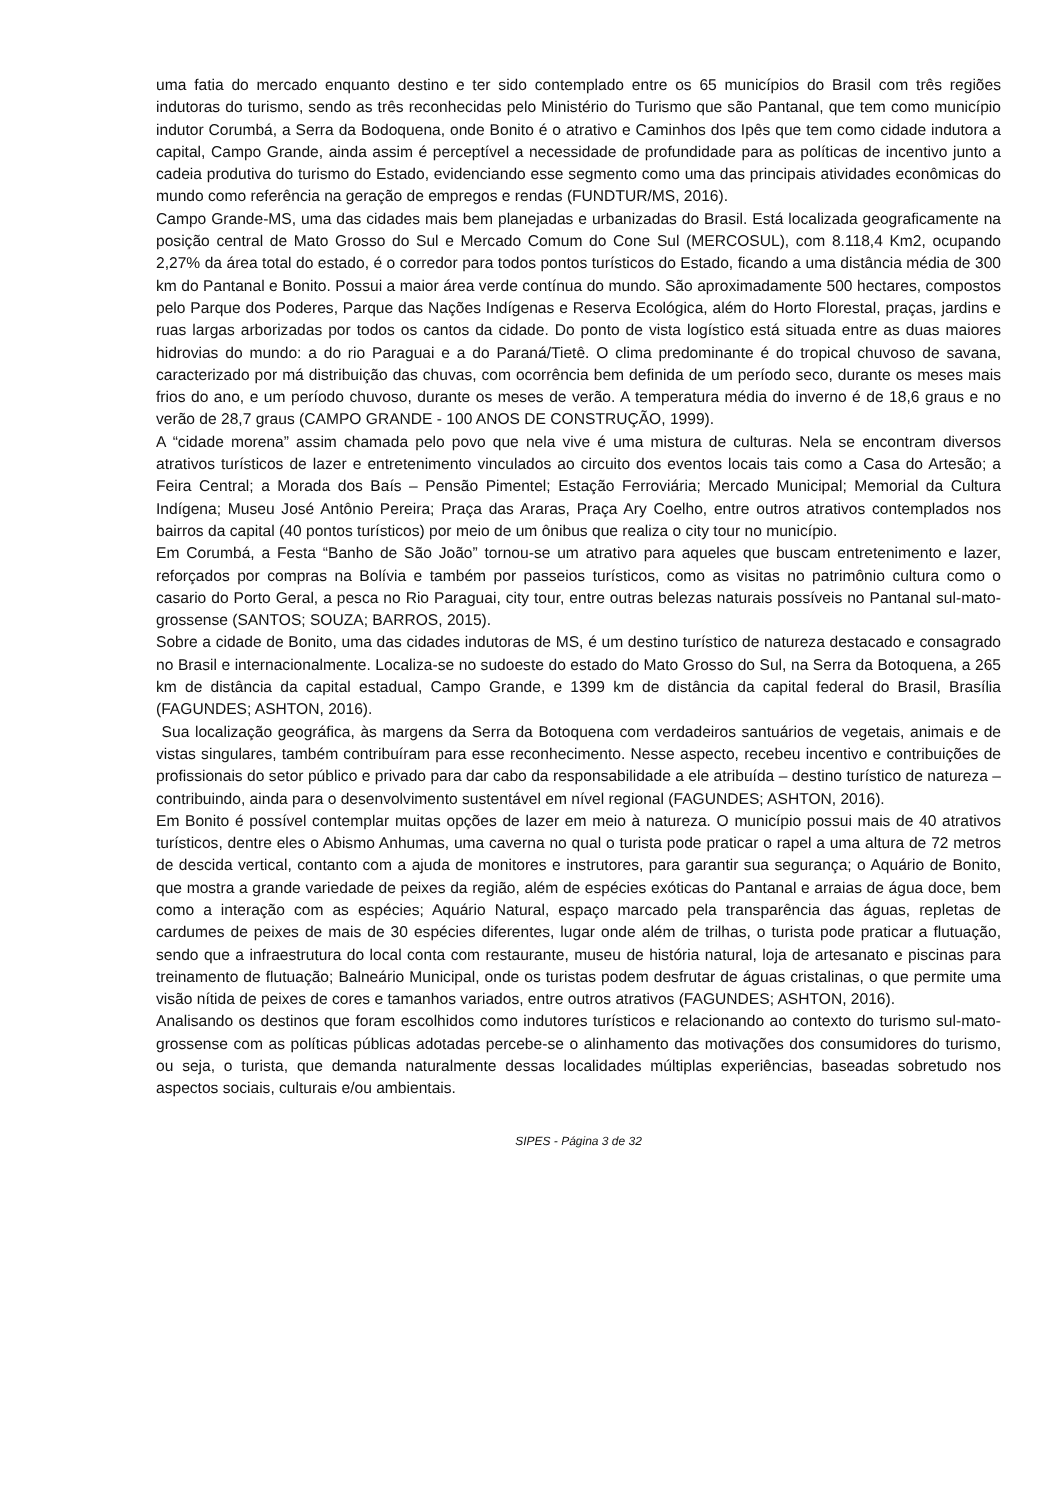uma fatia do mercado enquanto destino e ter sido contemplado entre os 65 municípios do Brasil com três regiões indutoras do turismo, sendo as três reconhecidas pelo Ministério do Turismo que são Pantanal, que tem como município indutor Corumbá, a Serra da Bodoquena, onde Bonito é o atrativo e Caminhos dos Ipês que tem como cidade indutora a capital, Campo Grande, ainda assim é perceptível a necessidade de profundidade para as políticas de incentivo junto a cadeia produtiva do turismo do Estado, evidenciando esse segmento como uma das principais atividades econômicas do mundo como referência na geração de empregos e rendas (FUNDTUR/MS, 2016).
Campo Grande-MS, uma das cidades mais bem planejadas e urbanizadas do Brasil. Está localizada geograficamente na posição central de Mato Grosso do Sul e Mercado Comum do Cone Sul (MERCOSUL), com 8.118,4 Km2, ocupando 2,27% da área total do estado, é o corredor para todos pontos turísticos do Estado, ficando a uma distância média de 300 km do Pantanal e Bonito. Possui a maior área verde contínua do mundo. São aproximadamente 500 hectares, compostos pelo Parque dos Poderes, Parque das Nações Indígenas e Reserva Ecológica, além do Horto Florestal, praças, jardins e ruas largas arborizadas por todos os cantos da cidade. Do ponto de vista logístico está situada entre as duas maiores hidrovias do mundo: a do rio Paraguai e a do Paraná/Tietê. O clima predominante é do tropical chuvoso de savana, caracterizado por má distribuição das chuvas, com ocorrência bem definida de um período seco, durante os meses mais frios do ano, e um período chuvoso, durante os meses de verão. A temperatura média do inverno é de 18,6 graus e no verão de 28,7 graus (CAMPO GRANDE - 100 ANOS DE CONSTRUÇÃO, 1999).
A “cidade morena” assim chamada pelo povo que nela vive é uma mistura de culturas. Nela se encontram diversos atrativos turísticos de lazer e entretenimento vinculados ao circuito dos eventos locais tais como a Casa do Artesão; a Feira Central; a Morada dos Baís – Pensão Pimentel; Estação Ferroviária; Mercado Municipal; Memorial da Cultura Indígena; Museu José Antônio Pereira; Praça das Araras, Praça Ary Coelho, entre outros atrativos contemplados nos bairros da capital (40 pontos turísticos) por meio de um ônibus que realiza o city tour no município.
Em Corumbá, a Festa “Banho de São João” tornou-se um atrativo para aqueles que buscam entretenimento e lazer, reforçados por compras na Bolívia e também por passeios turísticos, como as visitas no patrimônio cultura como o casario do Porto Geral, a pesca no Rio Paraguai, city tour, entre outras belezas naturais possíveis no Pantanal sul-mato-grossense (SANTOS; SOUZA; BARROS, 2015).
Sobre a cidade de Bonito, uma das cidades indutoras de MS, é um destino turístico de natureza destacado e consagrado no Brasil e internacionalmente. Localiza-se no sudoeste do estado do Mato Grosso do Sul, na Serra da Botoquena, a 265 km de distância da capital estadual, Campo Grande, e 1399 km de distância da capital federal do Brasil, Brasília (FAGUNDES; ASHTON, 2016).
Sua localização geográfica, às margens da Serra da Botoquena com verdadeiros santuários de vegetais, animais e de vistas singulares, também contribuíram para esse reconhecimento. Nesse aspecto, recebeu incentivo e contribuições de profissionais do setor público e privado para dar cabo da responsabilidade a ele atribuída – destino turístico de natureza – contribuindo, ainda para o desenvolvimento sustentável em nível regional (FAGUNDES; ASHTON, 2016).
Em Bonito é possível contemplar muitas opções de lazer em meio à natureza. O município possui mais de 40 atrativos turísticos, dentre eles o Abismo Anhumas, uma caverna no qual o turista pode praticar o rapel a uma altura de 72 metros de descida vertical, contanto com a ajuda de monitores e instrutores, para garantir sua segurança; o Aquário de Bonito, que mostra a grande variedade de peixes da região, além de espécies exóticas do Pantanal e arraias de água doce, bem como a interação com as espécies; Aquário Natural, espaço marcado pela transparência das águas, repletas de cardumes de peixes de mais de 30 espécies diferentes, lugar onde além de trilhas, o turista pode praticar a flutuação, sendo que a infraestrutura do local conta com restaurante, museu de história natural, loja de artesanato e piscinas para treinamento de flutuação; Balneário Municipal, onde os turistas podem desfrutar de águas cristalinas, o que permite uma visão nítida de peixes de cores e tamanhos variados, entre outros atrativos (FAGUNDES; ASHTON, 2016).
Analisando os destinos que foram escolhidos como indutores turísticos e relacionando ao contexto do turismo sul-mato-grossense com as políticas públicas adotadas percebe-se o alinhamento das motivações dos consumidores do turismo, ou seja, o turista, que demanda naturalmente dessas localidades múltiplas experiências, baseadas sobretudo nos aspectos sociais, culturais e/ou ambientais.
SIPES - Página 3 de 32